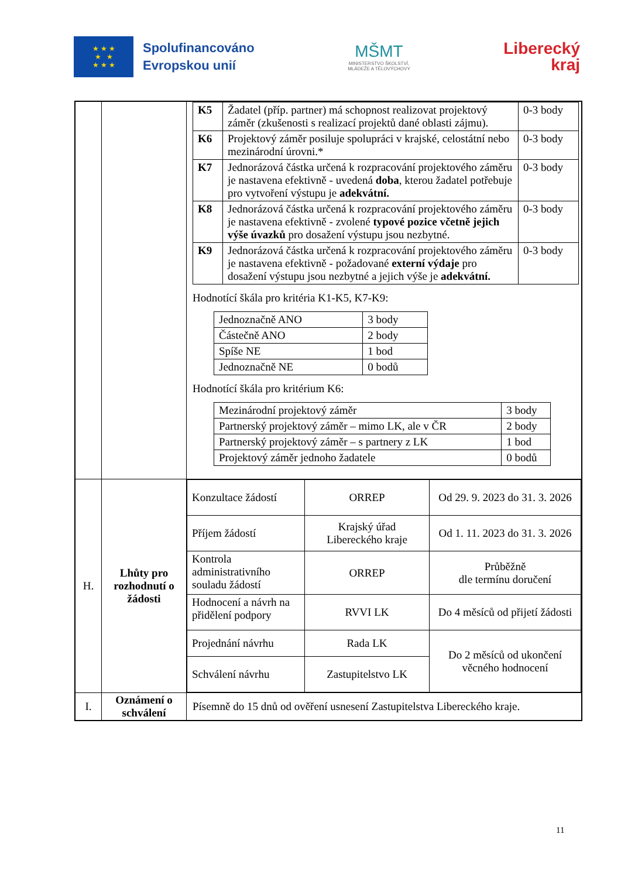★ ★ ★
★ ★
★ ★ ★
Spolufinancováno
Evropskou unií
MŠMT
MINISTERSTVO ŠKOLSTVÍ,
MLÁDEŽE A TĚLOVÝCHOVY
Liberecký
kraj
| | | / K5 / Žadatel (příp. partner) má schopnost realizovat projektový záměr (zkušenosti s realizací projektů dané oblasti zájmu). / 0-3 body / / K6 / Projektový záměr posiluje spolupráci v krajské, celostátní nebo mezinárodní úrovni.* / 0-3 body / / K7 / Jednorázová částka určená k rozpracování projektového záměru je nastavena efektivně - uvedená doba , kterou žadatel potřebuje pro vytvoření výstupu je adekvátní. / 0-3 body / / K8 / Jednorázová částka určená k rozpracování projektového záměru je nastavena efektivně - zvolené typové pozice včetně jejich výše úvazků pro dosažení výstupu jsou nezbytné. / 0-3 body / / K9 / Jednorázová částka určená k rozpracování projektového záměru je nastavena efektivně - požadované externí výdaje pro dosažení výstupu jsou nezbytné a jejich výše je adekvátní. / 0-3 body / Hodnotící škála pro kritéria K1-K5, K7-K9: / Jednoznačně ANO / 3 body / / Částečně ANO / 2 body / / Spíše NE / 1 bod / / Jednoznačně NE / 0 bodů / Hodnotící škála pro kritérium K6: / Mezinárodní projektový záměr / 3 body / / Partnerský projektový záměr – mimo LK, ale v ČR / 2 body / / Partnerský projektový záměr – s partnery z LK / 1 bod / / Projektový záměr jednoho žadatele / 0 bodů / |
| H. | Lhůty pro rozhodnutí o žádosti | / Konzultace žádostí / ORREP / Od 29. 9. 2023 do 31. 3. 2026 / / Příjem žádostí / Krajský úřad Libereckého kraje / Od 1. 11. 2023 do 31. 3. 2026 / / Kontrola administrativního souladu žádostí / ORREP / Průběžně dle termínu doručení / / Hodnocení a návrh na přidělení podpory / RVVI LK / Do 4 měsíců od přijetí žádosti / / Projednání návrhu / Rada LK / Do 2 měsíců od ukončení věcného hodnocení / / Schválení návrhu / Zastupitelstvo LK / / |
| I. | Oznámení o schválení | Písemně do 15 dnů od ověření usnesení Zastupitelstva Libereckého kraje. |
11